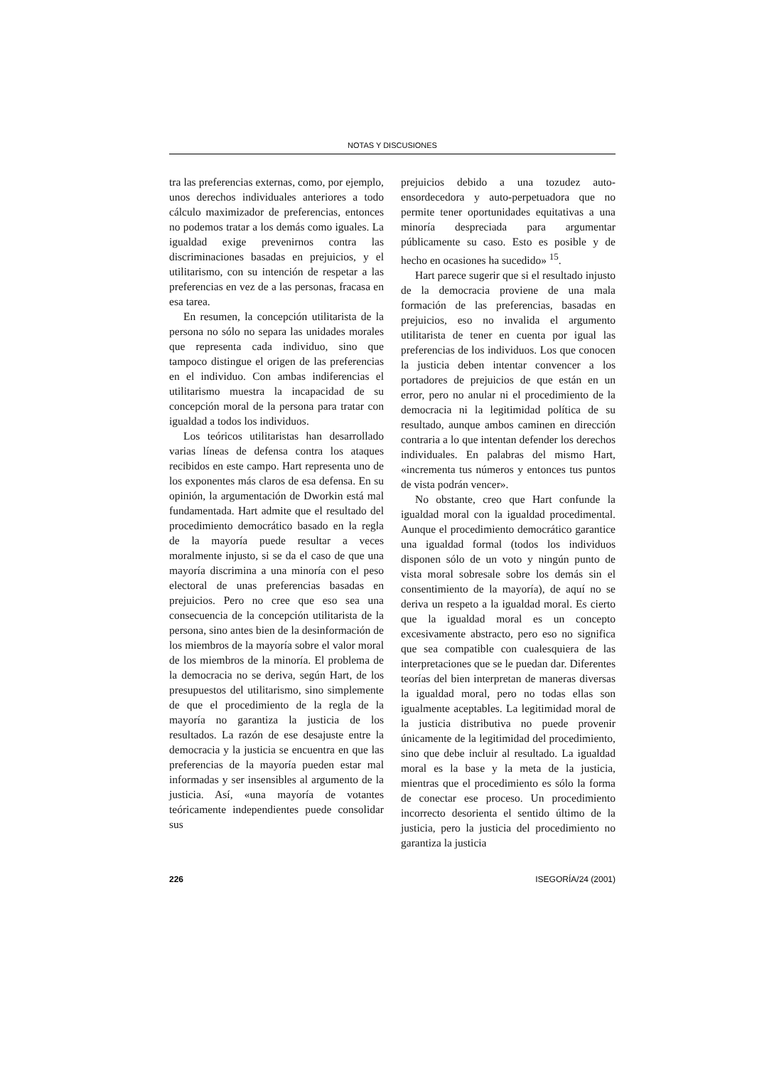NOTAS Y DISCUSIONES
tra las preferencias externas, como, por ejemplo, unos derechos individuales anteriores a todo cálculo maximizador de preferencias, entonces no podemos tratar a los demás como iguales. La igualdad exige prevenirnos contra las discriminaciones basadas en prejuicios, y el utilitarismo, con su intención de respetar a las preferencias en vez de a las personas, fracasa en esa tarea.
En resumen, la concepción utilitarista de la persona no sólo no separa las unidades morales que representa cada individuo, sino que tampoco distingue el origen de las preferencias en el individuo. Con ambas indiferencias el utilitarismo muestra la incapacidad de su concepción moral de la persona para tratar con igualdad a todos los individuos.
Los teóricos utilitaristas han desarrollado varias líneas de defensa contra los ataques recibidos en este campo. Hart representa uno de los exponentes más claros de esa defensa. En su opinión, la argumentación de Dworkin está mal fundamentada. Hart admite que el resultado del procedimiento democrático basado en la regla de la mayoría puede resultar a veces moralmente injusto, si se da el caso de que una mayoría discrimina a una minoría con el peso electoral de unas preferencias basadas en prejuicios. Pero no cree que eso sea una consecuencia de la concepción utilitarista de la persona, sino antes bien de la desinformación de los miembros de la mayoría sobre el valor moral de los miembros de la minoría. El problema de la democracia no se deriva, según Hart, de los presupuestos del utilitarismo, sino simplemente de que el procedimiento de la regla de la mayoría no garantiza la justicia de los resultados. La razón de ese desajuste entre la democracia y la justicia se encuentra en que las preferencias de la mayoría pueden estar mal informadas y ser insensibles al argumento de la justicia. Así, «una mayoría de votantes teóricamente independientes puede consolidar sus
prejuicios debido a una tozudez auto-ensordecedora y auto-perpetuadora que no permite tener oportunidades equitativas a una minoría despreciada para argumentar públicamente su caso. Esto es posible y de hecho en ocasiones ha sucedido» <sup>15</sup>.
Hart parece sugerir que si el resultado injusto de la democracia proviene de una mala formación de las preferencias, basadas en prejuicios, eso no invalida el argumento utilitarista de tener en cuenta por igual las preferencias de los individuos. Los que conocen la justicia deben intentar convencer a los portadores de prejuicios de que están en un error, pero no anular ni el procedimiento de la democracia ni la legitimidad política de su resultado, aunque ambos caminen en dirección contraria a lo que intentan defender los derechos individuales. En palabras del mismo Hart, «incrementa tus números y entonces tus puntos de vista podrán vencer».
No obstante, creo que Hart confunde la igualdad moral con la igualdad procedimental. Aunque el procedimiento democrático garantice una igualdad formal (todos los individuos disponen sólo de un voto y ningún punto de vista moral sobresale sobre los demás sin el consentimiento de la mayoría), de aquí no se deriva un respeto a la igualdad moral. Es cierto que la igualdad moral es un concepto excesivamente abstracto, pero eso no significa que sea compatible con cualesquiera de las interpretaciones que se le puedan dar. Diferentes teorías del bien interpretan de maneras diversas la igualdad moral, pero no todas ellas son igualmente aceptables. La legitimidad moral de la justicia distributiva no puede provenir únicamente de la legitimidad del procedimiento, sino que debe incluir al resultado. La igualdad moral es la base y la meta de la justicia, mientras que el procedimiento es sólo la forma de conectar ese proceso. Un procedimiento incorrecto desorienta el sentido último de la justicia, pero la justicia del procedimiento no garantiza la justicia
226 ISEGORÍA/24 (2001)